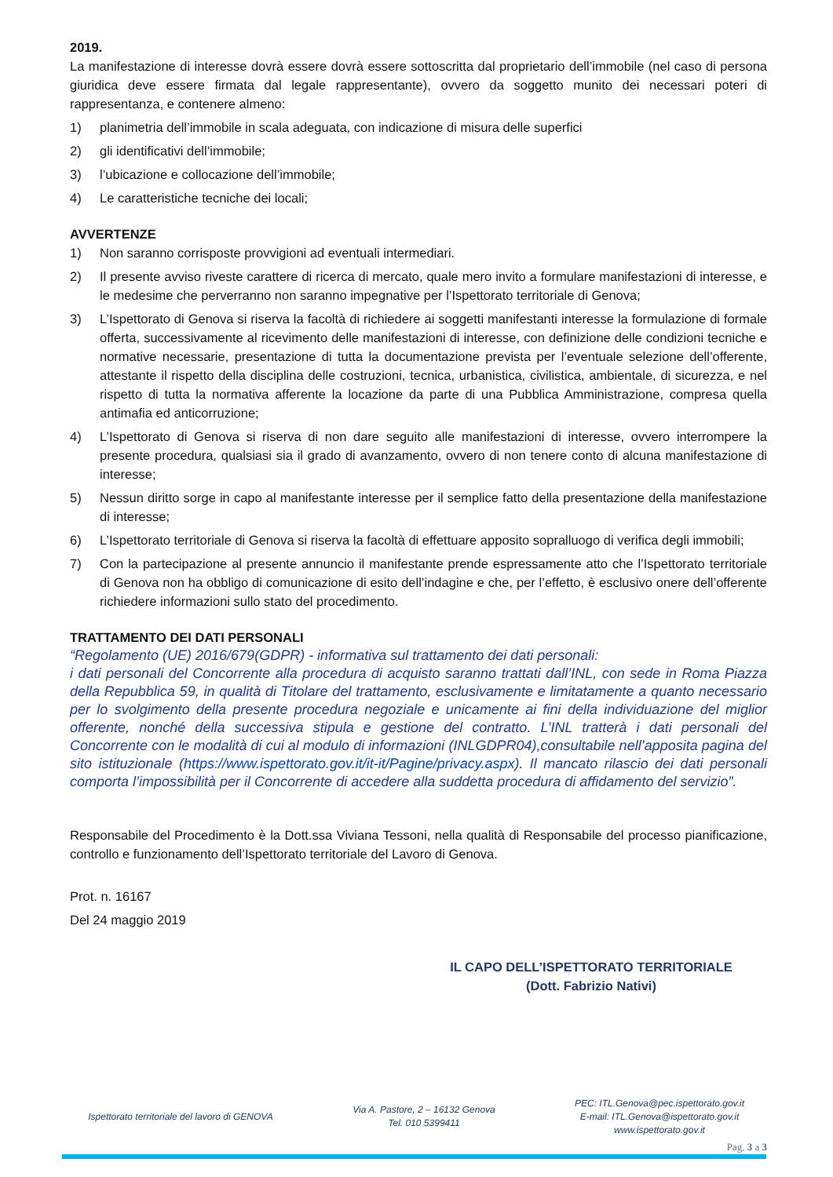2019.
La manifestazione di interesse dovrà essere dovrà essere sottoscritta dal proprietario dell’immobile (nel caso di persona giuridica deve essere firmata dal legale rappresentante), ovvero da soggetto munito dei necessari poteri di rappresentanza, e contenere almeno:
1) planimetria dell’immobile in scala adeguata, con indicazione di misura delle superfici
2) gli identificativi dell’immobile;
3) l’ubicazione e collocazione dell’immobile;
4) Le caratteristiche tecniche dei locali;
AVVERTENZE
1) Non saranno corrisposte provvigioni ad eventuali intermediari.
2) Il presente avviso riveste carattere di ricerca di mercato, quale mero invito a formulare manifestazioni di interesse, e le medesime che perverranno non saranno impegnative per l’Ispettorato territoriale di Genova;
3) L’Ispettorato di Genova si riserva la facoltà di richiedere ai soggetti manifestanti interesse la formulazione di formale offerta, successivamente al ricevimento delle manifestazioni di interesse, con definizione delle condizioni tecniche e normative necessarie, presentazione di tutta la documentazione prevista per l’eventuale selezione dell’offerente, attestante il rispetto della disciplina delle costruzioni, tecnica, urbanistica, civilistica, ambientale, di sicurezza, e nel rispetto di tutta la normativa afferente la locazione da parte di una Pubblica Amministrazione, compresa quella antimafia ed anticorruzione;
4) L’Ispettorato di Genova si riserva di non dare seguito alle manifestazioni di interesse, ovvero interrompere la presente procedura, qualsiasi sia il grado di avanzamento, ovvero di non tenere conto di alcuna manifestazione di interesse;
5) Nessun diritto sorge in capo al manifestante interesse per il semplice fatto della presentazione della manifestazione di interesse;
6) L’Ispettorato territoriale di Genova si riserva la facoltà di effettuare apposito sopralluogo di verifica degli immobili;
7) Con la partecipazione al presente annuncio il manifestante prende espressamente atto che l’Ispettorato territoriale di Genova non ha obbligo di comunicazione di esito dell’indagine e che, per l’effetto, è esclusivo onere dell’offerente richiedere informazioni sullo stato del procedimento.
TRATTAMENTO DEI DATI PERSONALI
“Regolamento (UE) 2016/679(GDPR) - informativa sul trattamento dei dati personali:
i dati personali del Concorrente alla procedura di acquisto saranno trattati dall’INL, con sede in Roma Piazza della Repubblica 59, in qualità di Titolare del trattamento, esclusivamente e limitatamente a quanto necessario per lo svolgimento della presente procedura negoziale e unicamente ai fini della individuazione del miglior offerente, nonché della successiva stipula e gestione del contratto. L’INL tratterà i dati personali del Concorrente con le modalità di cui al modulo di informazioni (INLGDPR04),consultabile nell’apposita pagina del sito istituzionale (https://www.ispettorato.gov.it/it-it/Pagine/privacy.aspx). Il mancato rilascio dei dati personali comporta l’impossibilità per il Concorrente di accedere alla suddetta procedura di affidamento del servizio”.
Responsabile del Procedimento è la Dott.ssa Viviana Tessoni, nella qualità di Responsabile del processo pianificazione, controllo e funzionamento dell’Ispettorato territoriale del Lavoro di Genova.
Prot. n. 16167
Del 24 maggio 2019
IL CAPO DELL’ISPETTORATO TERRITORIALE
(Dott. Fabrizio Nativi)
Ispettorato territoriale del lavoro di GENOVA
Via A. Pastore, 2 – 16132 Genova
Tel. 010 5399411
PEC: ITL.Genova@pec.ispettorato.gov.it
E-mail: ITL.Genova@ispettorato.gov.it
www.ispettorato.gov.it
Pag. 3 a 3